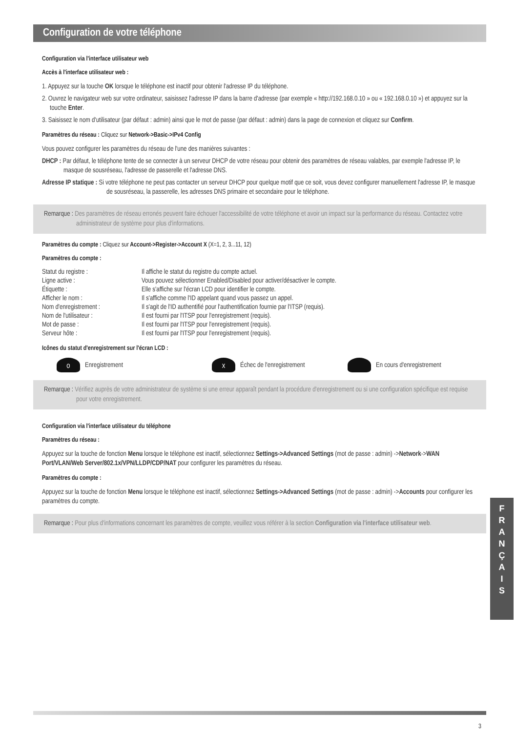Configuration de votre téléphone
Configuration via l'interface utilisateur web
Accès à l'interface utilisateur web :
1. Appuyez sur la touche OK lorsque le téléphone est inactif pour obtenir l'adresse IP du téléphone.
2. Ouvrez le navigateur web sur votre ordinateur, saisissez l'adresse IP dans la barre d'adresse (par exemple « http://192.168.0.10 » ou « 192.168.0.10 ») et appuyez sur la touche Enter.
3. Saisissez le nom d'utilisateur (par défaut : admin) ainsi que le mot de passe (par défaut : admin) dans la page de connexion et cliquez sur Confirm.
Paramètres du réseau : Cliquez sur Network->Basic->IPv4 Config
Vous pouvez configurer les paramètres du réseau de l'une des manières suivantes :
DHCP : Par défaut, le téléphone tente de se connecter à un serveur DHCP de votre réseau pour obtenir des paramètres de réseau valables, par exemple l'adresse IP, le masque de sousréseau, l'adresse de passerelle et l'adresse DNS.
Adresse IP statique : Si votre téléphone ne peut pas contacter un serveur DHCP pour quelque motif que ce soit, vous devez configurer manuellement l'adresse IP, le masque de sousréseau, la passerelle, les adresses DNS primaire et secondaire pour le téléphone.
Remarque : Des paramètres de réseau erronés peuvent faire échouer l'accessibilité de votre téléphone et avoir un impact sur la performance du réseau. Contactez votre administrateur de système pour plus d'informations.
Paramètres du compte : Cliquez sur Account->Register->Account X (X=1, 2, 3...11, 12)
Paramètres du compte :
| Statut du registre : | Il affiche le statut du registre du compte actuel. |
| Ligne active : | Vous pouvez sélectionner Enabled/Disabled pour activer/désactiver le compte. |
| Étiquette : | Elle s'affiche sur l'écran LCD pour identifier le compte. |
| Afficher le nom : | Il s'affiche comme l'ID appelant quand vous passez un appel. |
| Nom d'enregistrement : | Il s'agit de l'ID authentifié pour l'authentification fournie par l'ITSP (requis). |
| Nom de l'utilisateur : | Il est fourni par l'ITSP pour l'enregistrement (requis). |
| Mot de passe : | Il est fourni par l'ITSP pour l'enregistrement (requis). |
| Serveur hôte : | Il est fourni par l'ITSP pour l'enregistrement (requis). |
Icônes du statut d'enregistrement sur l'écran LCD :
o Enregistrement x Échec de l'enregistrement En cours d'enregistrement
Remarque : Vérifiez auprès de votre administrateur de système si une erreur apparaît pendant la procédure d'enregistrement ou si une configuration spécifique est requise pour votre enregistrement.
Configuration via l'interface utilisateur du téléphone
Paramètres du réseau :
Appuyez sur la touche de fonction Menu lorsque le téléphone est inactif, sélectionnez Settings->Advanced Settings (mot de passe : admin) ->Network->WAN Port/VLAN/Web Server/802.1x/VPN/LLDP/CDP/NAT pour configurer les paramètres du réseau.
Paramètres du compte :
Appuyez sur la touche de fonction Menu lorsque le téléphone est inactif, sélectionnez Settings->Advanced Settings (mot de passe : admin) ->Accounts pour configurer les paramètres du compte.
Remarque : Pour plus d'informations concernant les paramètres de compte, veuillez vous référer à la section Configuration via l'interface utilisateur web.
F
R
A
N
Ç
A
I
S
3